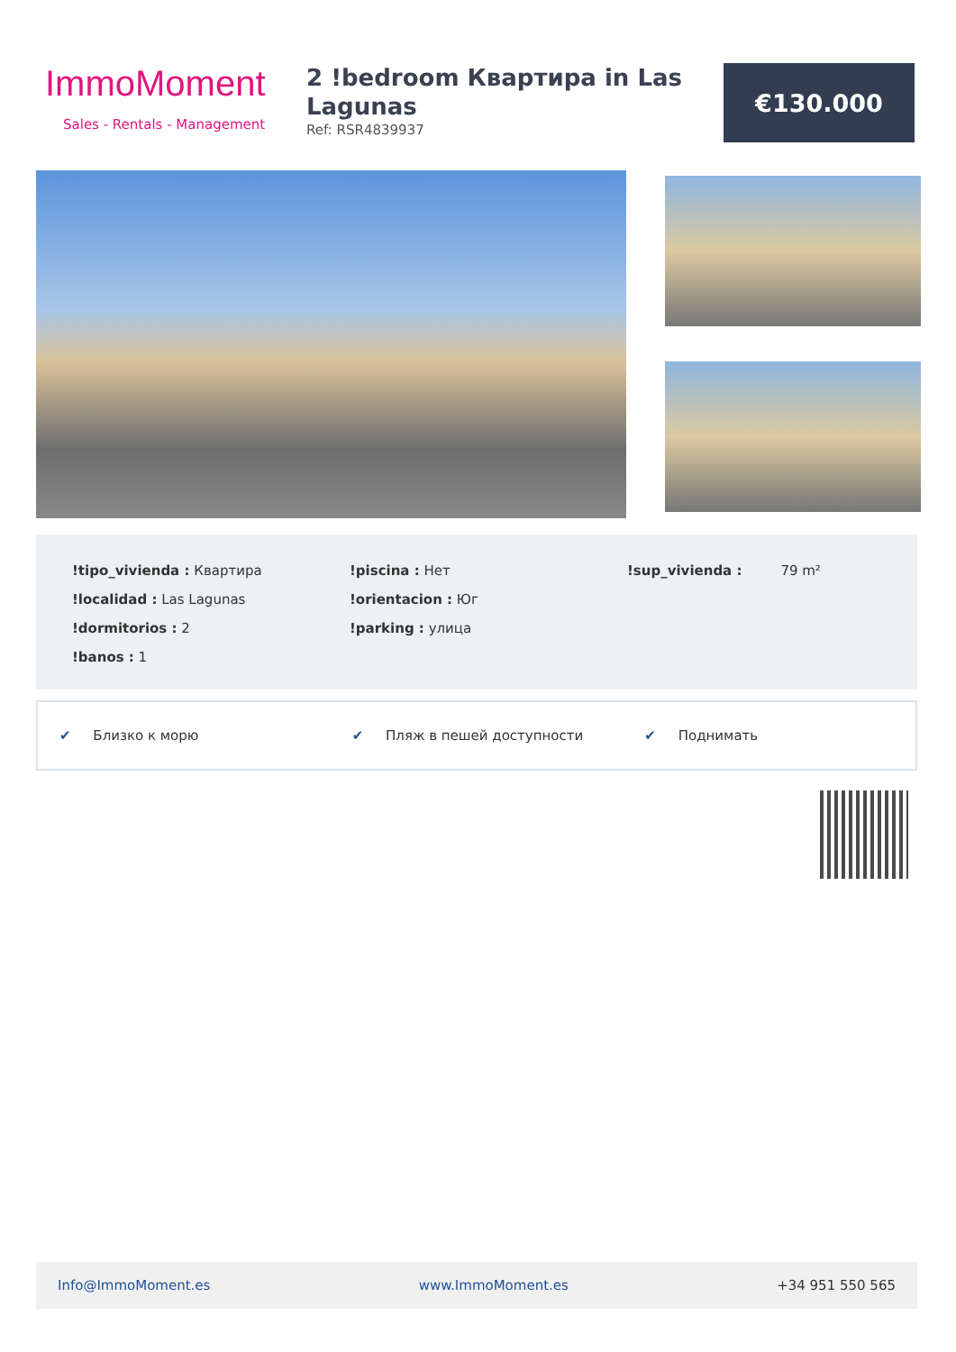ImmoMoment
Sales - Rentals - Management
2 !bedroom Квартира in Las Lagunas
Ref: RSR4839937
€130.000
!tipo_vivienda : Квартира
!localidad : Las Lagunas
!dormitorios : 2
!banos : 1
!piscina : Нет
!orientacion : Юг
!parking : улица
!sup_vivienda : 79 m²
✔ Близко к морю ✔ Пляж в пешей доступности ✔ Поднимать
Info@ImmoMoment.es www.ImmoMoment.es +34 951 550 565